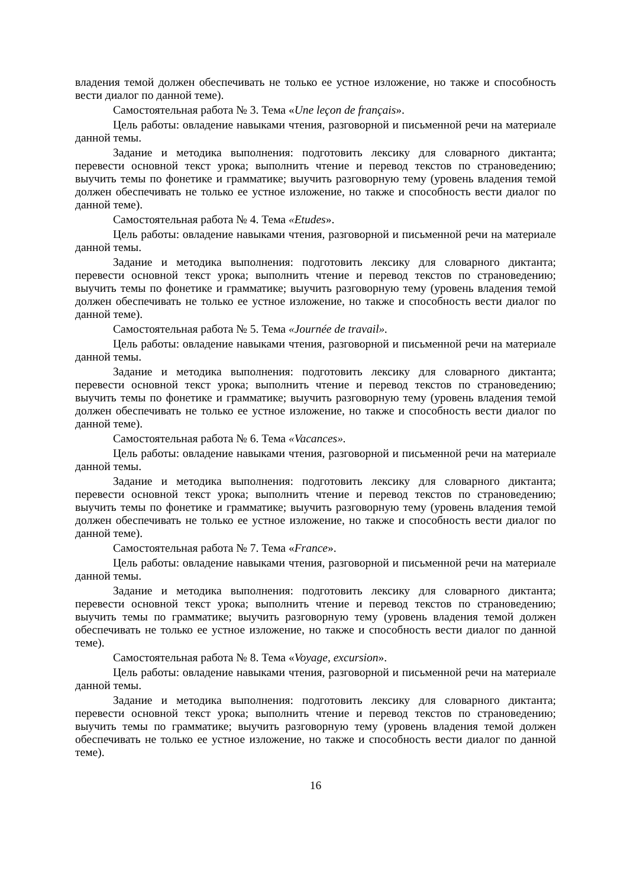владения темой должен обеспечивать не только ее устное изложение, но также и способность вести диалог по данной теме).
Самостоятельная работа № 3. Тема «Une leçon de français».
Цель работы: овладение навыками чтения, разговорной и письменной речи на материале данной темы.
Задание и методика выполнения: подготовить лексику для словарного диктанта; перевести основной текст урока; выполнить чтение и перевод текстов по страноведению; выучить темы по фонетике и грамматике; выучить разговорную тему (уровень владения темой должен обеспечивать не только ее устное изложение, но также и способность вести диалог по данной теме).
Самостоятельная работа № 4. Тема «Etudes».
Цель работы: овладение навыками чтения, разговорной и письменной речи на материале данной темы.
Задание и методика выполнения: подготовить лексику для словарного диктанта; перевести основной текст урока; выполнить чтение и перевод текстов по страноведению; выучить темы по фонетике и грамматике; выучить разговорную тему (уровень владения темой должен обеспечивать не только ее устное изложение, но также и способность вести диалог по данной теме).
Самостоятельная работа № 5. Тема «Journée de travail».
Цель работы: овладение навыками чтения, разговорной и письменной речи на материале данной темы.
Задание и методика выполнения: подготовить лексику для словарного диктанта; перевести основной текст урока; выполнить чтение и перевод текстов по страноведению; выучить темы по фонетике и грамматике; выучить разговорную тему (уровень владения темой должен обеспечивать не только ее устное изложение, но также и способность вести диалог по данной теме).
Самостоятельная работа № 6. Тема «Vacances».
Цель работы: овладение навыками чтения, разговорной и письменной речи на материале данной темы.
Задание и методика выполнения: подготовить лексику для словарного диктанта; перевести основной текст урока; выполнить чтение и перевод текстов по страноведению; выучить темы по фонетике и грамматике; выучить разговорную тему (уровень владения темой должен обеспечивать не только ее устное изложение, но также и способность вести диалог по данной теме).
Самостоятельная работа № 7. Тема «France».
Цель работы: овладение навыками чтения, разговорной и письменной речи на материале данной темы.
Задание и методика выполнения: подготовить лексику для словарного диктанта; перевести основной текст урока; выполнить чтение и перевод текстов по страноведению; выучить темы по грамматике; выучить разговорную тему (уровень владения темой должен обеспечивать не только ее устное изложение, но также и способность вести диалог по данной теме).
Самостоятельная работа № 8. Тема «Voyage, excursion».
Цель работы: овладение навыками чтения, разговорной и письменной речи на материале данной темы.
Задание и методика выполнения: подготовить лексику для словарного диктанта; перевести основной текст урока; выполнить чтение и перевод текстов по страноведению; выучить темы по грамматике; выучить разговорную тему (уровень владения темой должен обеспечивать не только ее устное изложение, но также и способность вести диалог по данной теме).
16